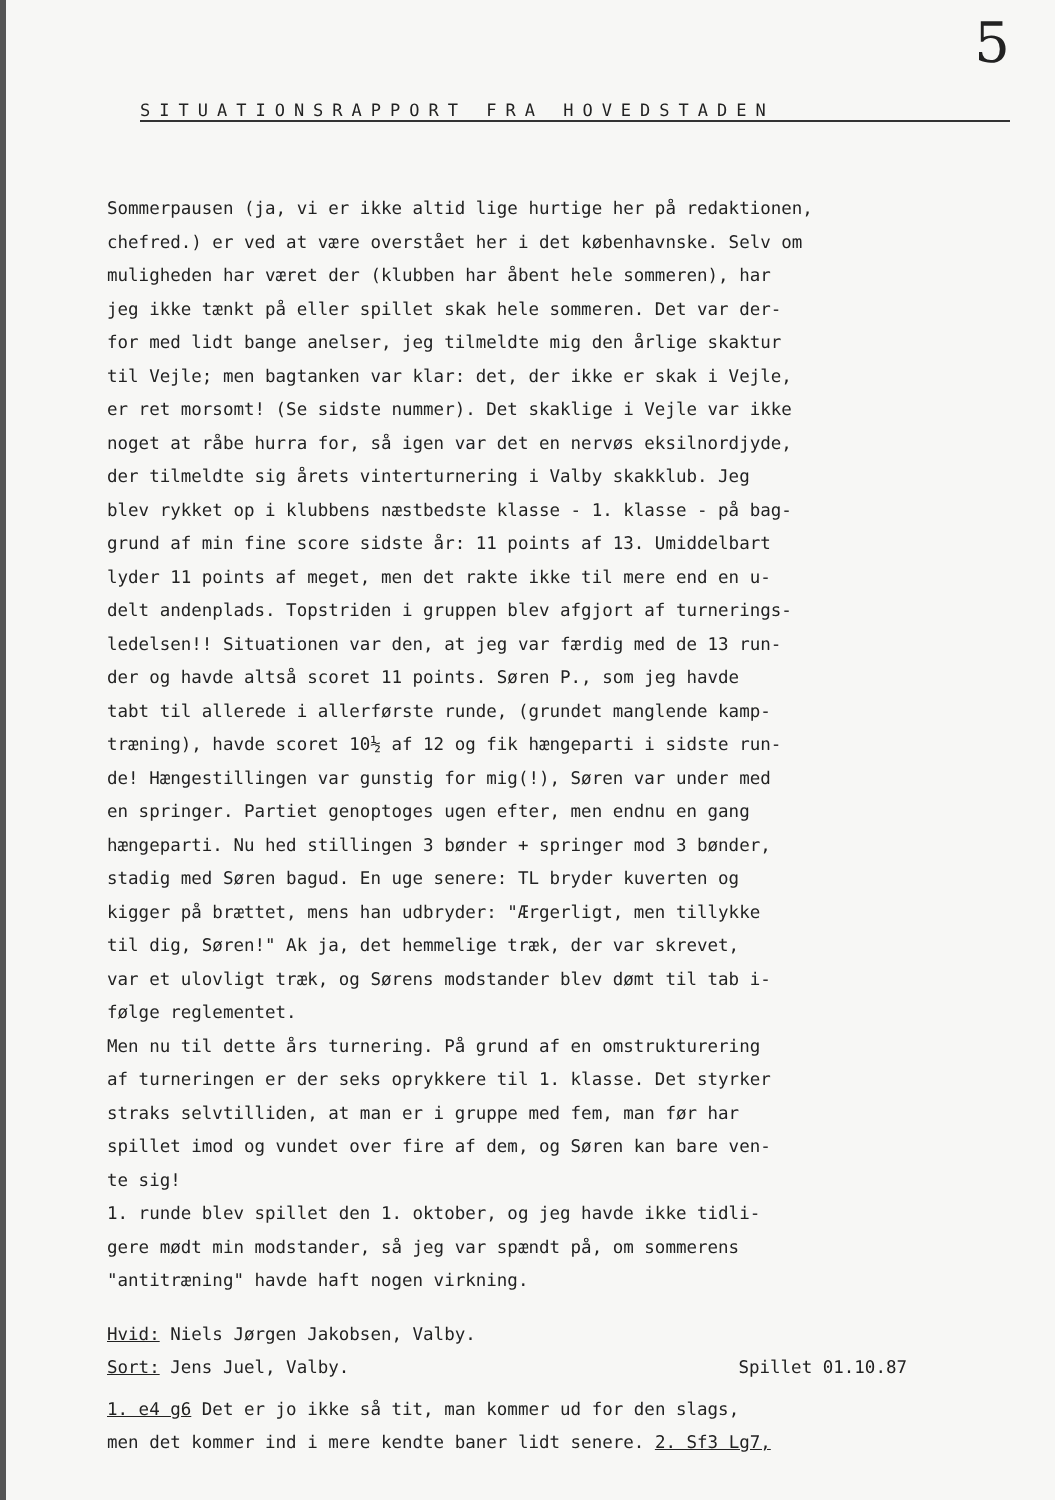5
SITUATIONSRAPPORT FRA HOVEDSTADEN
Sommerpausen (ja, vi er ikke altid lige hurtige her på redaktionen,
chefred.) er ved at være overstået her i det københavnske. Selv om
muligheden har været der (klubben har åbent hele sommeren), har
jeg ikke tænkt på eller spillet skak hele sommeren. Det var der-
for med lidt bange anelser, jeg tilmeldte mig den årlige skaktur
til Vejle; men bagtanken var klar: det, der ikke er skak i Vejle,
er ret morsomt! (Se sidste nummer). Det skaklige i Vejle var ikke
noget at råbe hurra for, så igen var det en nervøs eksilnordjyde,
der tilmeldte sig årets vinterturnering i Valby skakklub. Jeg
blev rykket op i klubbens næstbedste klasse - 1. klasse - på bag-
grund af min fine score sidste år: 11 points af 13. Umiddelbart
lyder 11 points af meget, men det rakte ikke til mere end en u-
delt andenplads. Topstriden i gruppen blev afgjort af turnerings-
ledelsen!! Situationen var den, at jeg var færdig med de 13 run-
der og havde altså scoret 11 points. Søren P., som jeg havde
tabt til allerede i allerførste runde, (grundet manglende kamp-
træning), havde scoret 10½ af 12 og fik hængeparti i sidste run-
de! Hængestillingen var gunstig for mig(!), Søren var under med
en springer. Partiet genoptoges ugen efter, men endnu en gang
hængeparti. Nu hed stillingen 3 bønder + springer mod 3 bønder,
stadig med Søren bagud. En uge senere: TL bryder kuverten og
kigger på brættet, mens han udbryder: "Ærgerligt, men tillykke
til dig, Søren!" Ak ja, det hemmelige træk, der var skrevet,
var et ulovligt træk, og Sørens modstander blev dømt til tab i-
følge reglementet.
Men nu til dette års turnering. På grund af en omstrukturering
af turneringen er der seks oprykkere til 1. klasse. Det styrker
straks selvtilliden, at man er i gruppe med fem, man før har
spillet imod og vundet over fire af dem, og Søren kan bare ven-
te sig!
1. runde blev spillet den 1. oktober, og jeg havde ikke tidli-
gere mødt min modstander, så jeg var spændt på, om sommerens
"antitræning" havde haft nogen virkning.
Hvid: Niels Jørgen Jakobsen, Valby.
Sort: Jens Juel, Valby. Spillet 01.10.87
1. e4 g6 Det er jo ikke så tit, man kommer ud for den slags,
men det kommer ind i mere kendte baner lidt senere. 2. Sf3 Lg7,